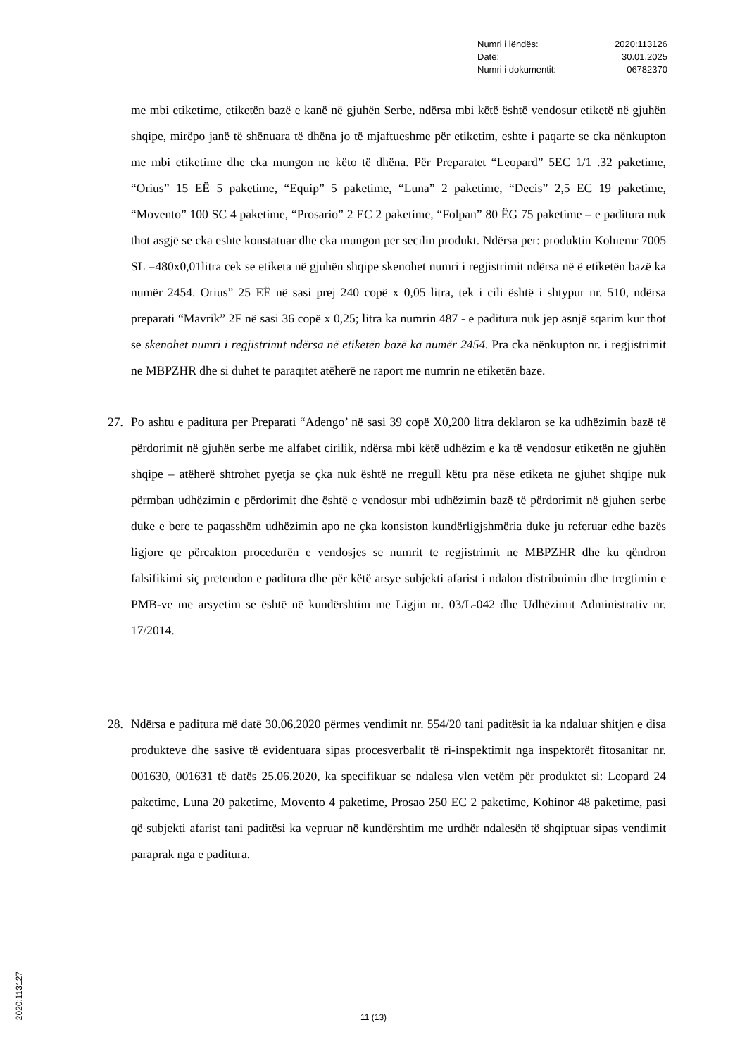Numri i lëndës: 2020:113126
Datë: 30.01.2025
Numri i dokumentit: 06782370
me mbi etiketime, etiketën bazë e kanë në gjuhën Serbe, ndërsa mbi këtë është vendosur etiketë në gjuhën shqipe, mirëpo janë të shënuara të dhëna jo të mjaftueshme për etiketim, eshte i paqarte se cka nënkupton me mbi etiketime dhe cka mungon ne këto të dhëna. Për Preparatet “Leopard” 5EC 1/1 .32 paketime, “Orius” 15 EË 5 paketime, “Equip” 5 paketime, “Luna” 2 paketime, “Decis” 2,5 EC 19 paketime, “Movento” 100 SC 4 paketime, “Prosario” 2 EC 2 paketime, “Folpan” 80 ËG 75 paketime – e paditura nuk thot asgjë se cka eshte konstatuar dhe cka mungon per secilin produkt. Ndërsa per: produktin Kohiemr 7005 SL =480x0,01litra cek se etiketa në gjuhën shqipe skenohet numri i regjistrimit ndërsa në ë etiketën bazë ka numër 2454. Orius” 25 EË në sasi prej 240 copë x 0,05 litra, tek i cili është i shtypur nr. 510, ndërsa preparati “Mavrik” 2F në sasi 36 copë x 0,25; litra ka numrin 487 - e paditura nuk jep asnjë sqarim kur thot se skenohet numri i regjistrimit ndërsa në etiketën bazë ka numër 2454. Pra cka nënkupton nr. i regjistrimit ne MBPZHR dhe si duhet te paraqitet atëherë ne raport me numrin ne etiketën baze.
27. Po ashtu e paditura per Preparati “Adengo’ në sasi 39 copë X0,200 litra deklaron se ka udhëzimin bazë të përdorimit në gjuhën serbe me alfabet cirilik, ndërsa mbi këtë udhëzim e ka të vendosur etiketën ne gjuhën shqipe – atëherë shtrohet pyetja se çka nuk është ne rregull këtu pra nëse etiketa ne gjuhet shqipe nuk përmban udhëzimin e përdorimit dhe është e vendosur mbi udhëzimin bazë të përdorimit në gjuhen serbe duke e bere te paqasshëm udhëzimin apo ne çka konsiston kundërligjshmëria duke ju referuar edhe bazës ligjore qe përcakton procedurën e vendosjes se numrit te regjistrimit ne MBPZHR dhe ku qëndron falsifikimi siç pretendon e paditura dhe për këtë arsye subjekti afarist i ndalon distribuimin dhe tregtimin e PMB-ve me arsyetim se është në kundërshtim me Ligjin nr. 03/L-042 dhe Udhëzimit Administrativ nr. 17/2014.
28. Ndërsa e paditura më datë 30.06.2020 përmes vendimit nr. 554/20 tani paditësit ia ka ndaluar shitjen e disa produkteve dhe sasive të evidentuara sipas procesverbalit të ri-inspektimit nga inspektorët fitosanitar nr. 001630, 001631 të datës 25.06.2020, ka specifikuar se ndalesa vlen vetëm për produktet si: Leopard 24 paketime, Luna 20 paketime, Movento 4 paketime, Prosao 250 EC 2 paketime, Kohinor 48 paketime, pasi që subjekti afarist tani paditësi ka vepruar në kundërshtim me urdhër ndalesën të shqiptuar sipas vendimit paraprak nga e paditura.
2020:113127
11 (13)